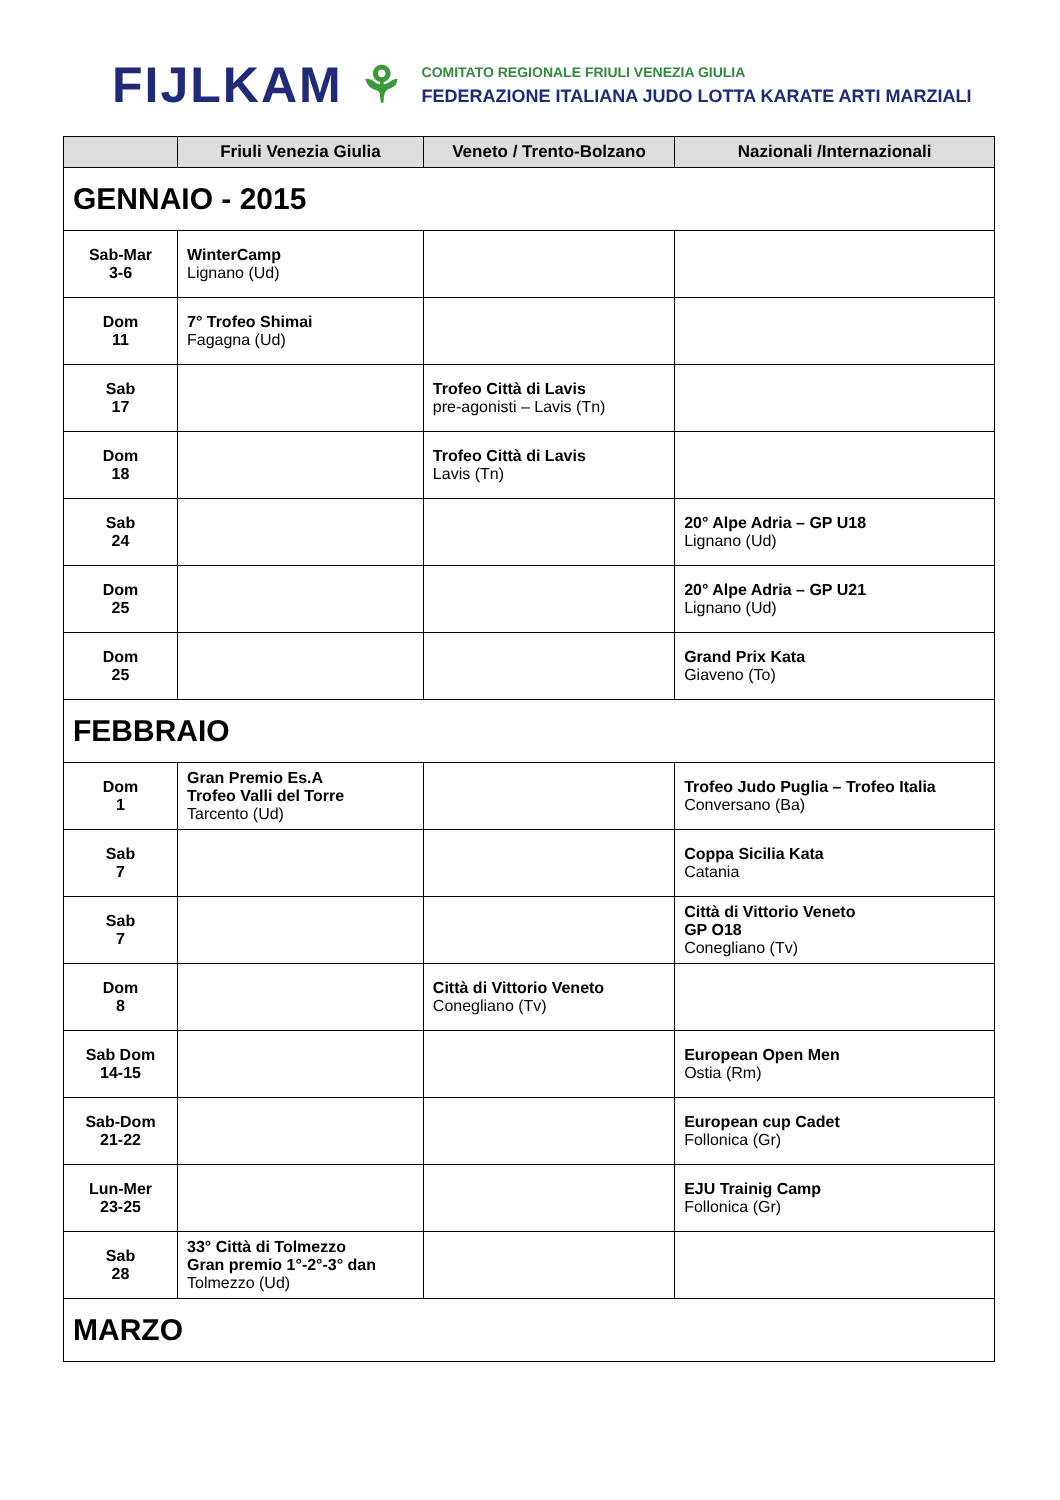FIJLKAM ⚘
COMITATO REGIONALE FRIULI VENEZIA GIULIA
FEDERAZIONE ITALIANA JUDO LOTTA KARATE ARTI MARZIALI
| | Friuli Venezia Giulia | Veneto / Trento-Bolzano | Nazionali /Internazionali |
| --- | --- | --- | --- |
| GENNAIO - 2015 | | | |
| Sab-Mar 3-6 | WinterCamp Lignano (Ud) | | |
| Dom 11 | 7° Trofeo Shimai Fagagna (Ud) | | |
| Sab 17 | | Trofeo Città di Lavis pre-agonisti – Lavis (Tn) | |
| Dom 18 | | Trofeo Città di Lavis Lavis (Tn) | |
| Sab 24 | | | 20° Alpe Adria – GP U18 Lignano (Ud) |
| Dom 25 | | | 20° Alpe Adria – GP U21 Lignano (Ud) |
| Dom 25 | | | Grand Prix Kata Giaveno (To) |
| FEBBRAIO | | | |
| Dom 1 | Gran Premio Es.A Trofeo Valli del Torre Tarcento (Ud) | | Trofeo Judo Puglia – Trofeo Italia Conversano (Ba) |
| Sab 7 | | | Coppa Sicilia Kata Catania |
| Sab 7 | | | Città di Vittorio Veneto GP O18 Conegliano (Tv) |
| Dom 8 | | Città di Vittorio Veneto Conegliano (Tv) | |
| Sab Dom 14-15 | | | European Open Men Ostia (Rm) |
| Sab-Dom 21-22 | | | European cup Cadet Follonica (Gr) |
| Lun-Mer 23-25 | | | EJU Trainig Camp Follonica (Gr) |
| Sab 28 | 33° Città di Tolmezzo Gran premio 1°-2°-3° dan Tolmezzo (Ud) | | |
| MARZO | | | |